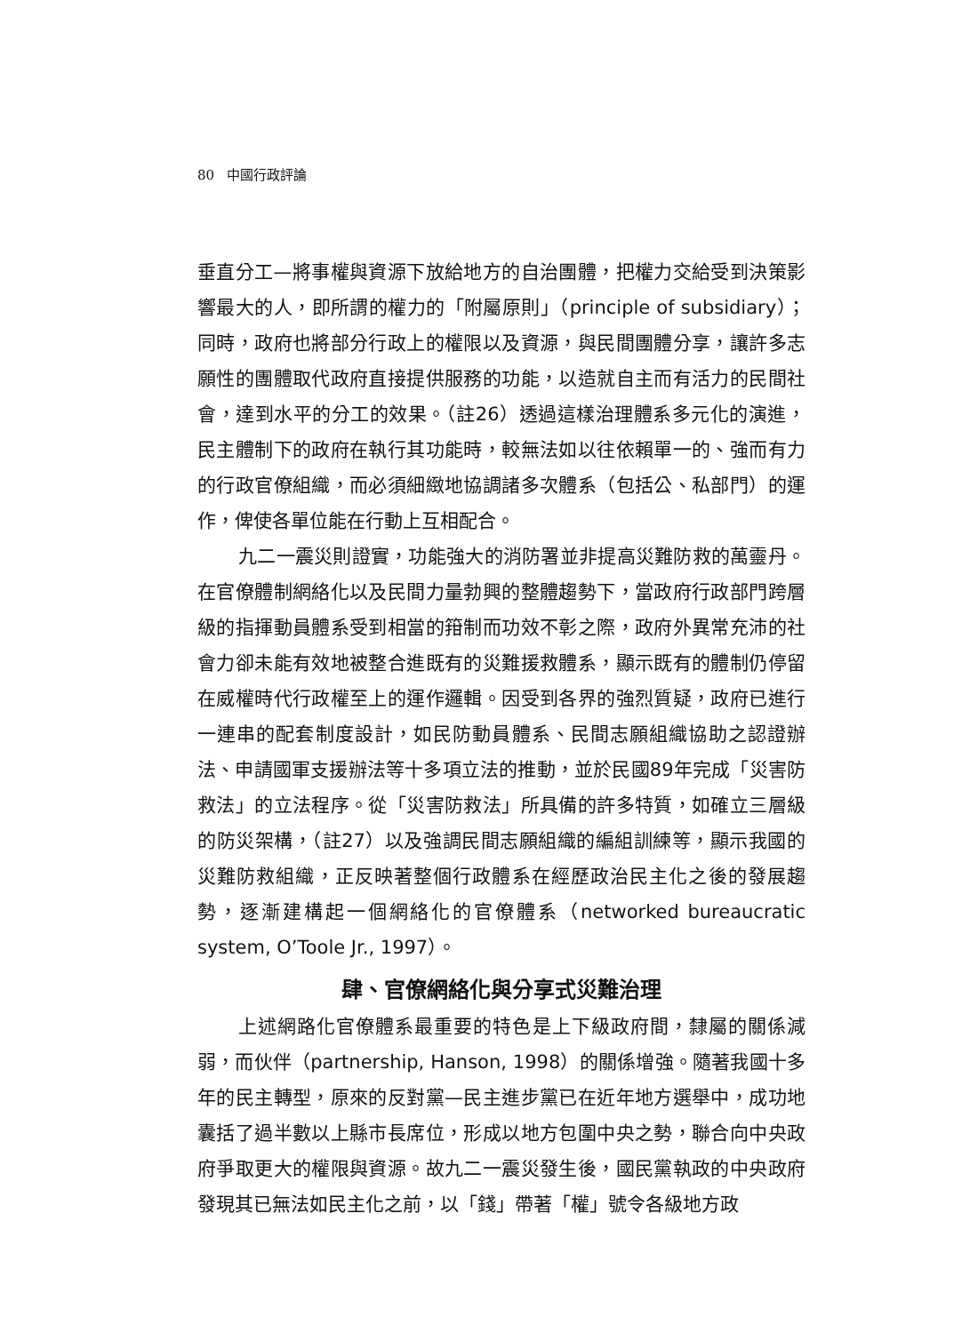80 中國行政評論
垂直分工—將事權與資源下放給地方的自治團體，把權力交給受到決策影響最大的人，即所謂的權力的「附屬原則」（principle of subsidiary）；同時，政府也將部分行政上的權限以及資源，與民間團體分享，讓許多志願性的團體取代政府直接提供服務的功能，以造就自主而有活力的民間社會，達到水平的分工的效果。（註26）透過這樣治理體系多元化的演進，民主體制下的政府在執行其功能時，較無法如以往依賴單一的、強而有力的行政官僚組織，而必須細緻地協調諸多次體系（包括公、私部門）的運作，俾使各單位能在行動上互相配合。
九二一震災則證實，功能強大的消防署並非提高災難防救的萬靈丹。在官僚體制網絡化以及民間力量勃興的整體趨勢下，當政府行政部門跨層級的指揮動員體系受到相當的箝制而功效不彰之際，政府外異常充沛的社會力卻未能有效地被整合進既有的災難援救體系，顯示既有的體制仍停留在威權時代行政權至上的運作邏輯。因受到各界的強烈質疑，政府已進行一連串的配套制度設計，如民防動員體系、民間志願組織協助之認證辦法、申請國軍支援辦法等十多項立法的推動，並於民國89年完成「災害防救法」的立法程序。從「災害防救法」所具備的許多特質，如確立三層級的防災架構，（註27）以及強調民間志願組織的編組訓練等，顯示我國的災難防救組織，正反映著整個行政體系在經歷政治民主化之後的發展趨勢，逐漸建構起一個網絡化的官僚體系（networked bureaucratic system, O’Toole Jr., 1997）。
肆、官僚網絡化與分享式災難治理
上述網路化官僚體系最重要的特色是上下級政府間，隸屬的關係減弱，而伙伴（partnership, Hanson, 1998）的關係增強。隨著我國十多年的民主轉型，原來的反對黨—民主進步黨已在近年地方選舉中，成功地囊括了過半數以上縣市長席位，形成以地方包圍中央之勢，聯合向中央政府爭取更大的權限與資源。故九二一震災發生後，國民黨執政的中央政府發現其已無法如民主化之前，以「錢」帶著「權」號令各級地方政